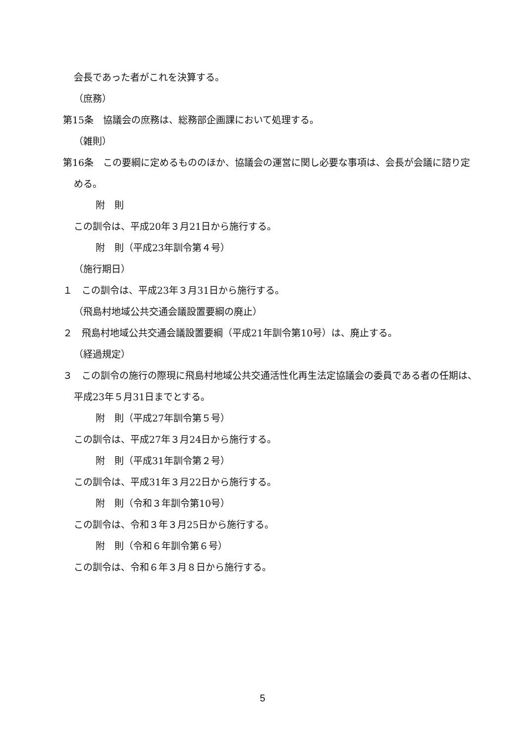会長であった者がこれを決算する。
（庶務）
第15条　協議会の庶務は、総務部企画課において処理する。
（雑則）
第16条　この要綱に定めるもののほか、協議会の運営に関し必要な事項は、会長が会議に諮り定める。
附　則
この訓令は、平成20年３月21日から施行する。
附　則（平成23年訓令第４号）
（施行期日）
１　この訓令は、平成23年３月31日から施行する。
（飛島村地域公共交通会議設置要綱の廃止）
２　飛島村地域公共交通会議設置要綱（平成21年訓令第10号）は、廃止する。
（経過規定）
３　この訓令の施行の際現に飛島村地域公共交通活性化再生法定協議会の委員である者の任期は、平成23年５月31日までとする。
附　則（平成27年訓令第５号）
この訓令は、平成27年３月24日から施行する。
附　則（平成31年訓令第２号）
この訓令は、平成31年３月22日から施行する。
附　則（令和３年訓令第10号）
この訓令は、令和３年３月25日から施行する。
附　則（令和６年訓令第６号）
この訓令は、令和６年３月８日から施行する。
5